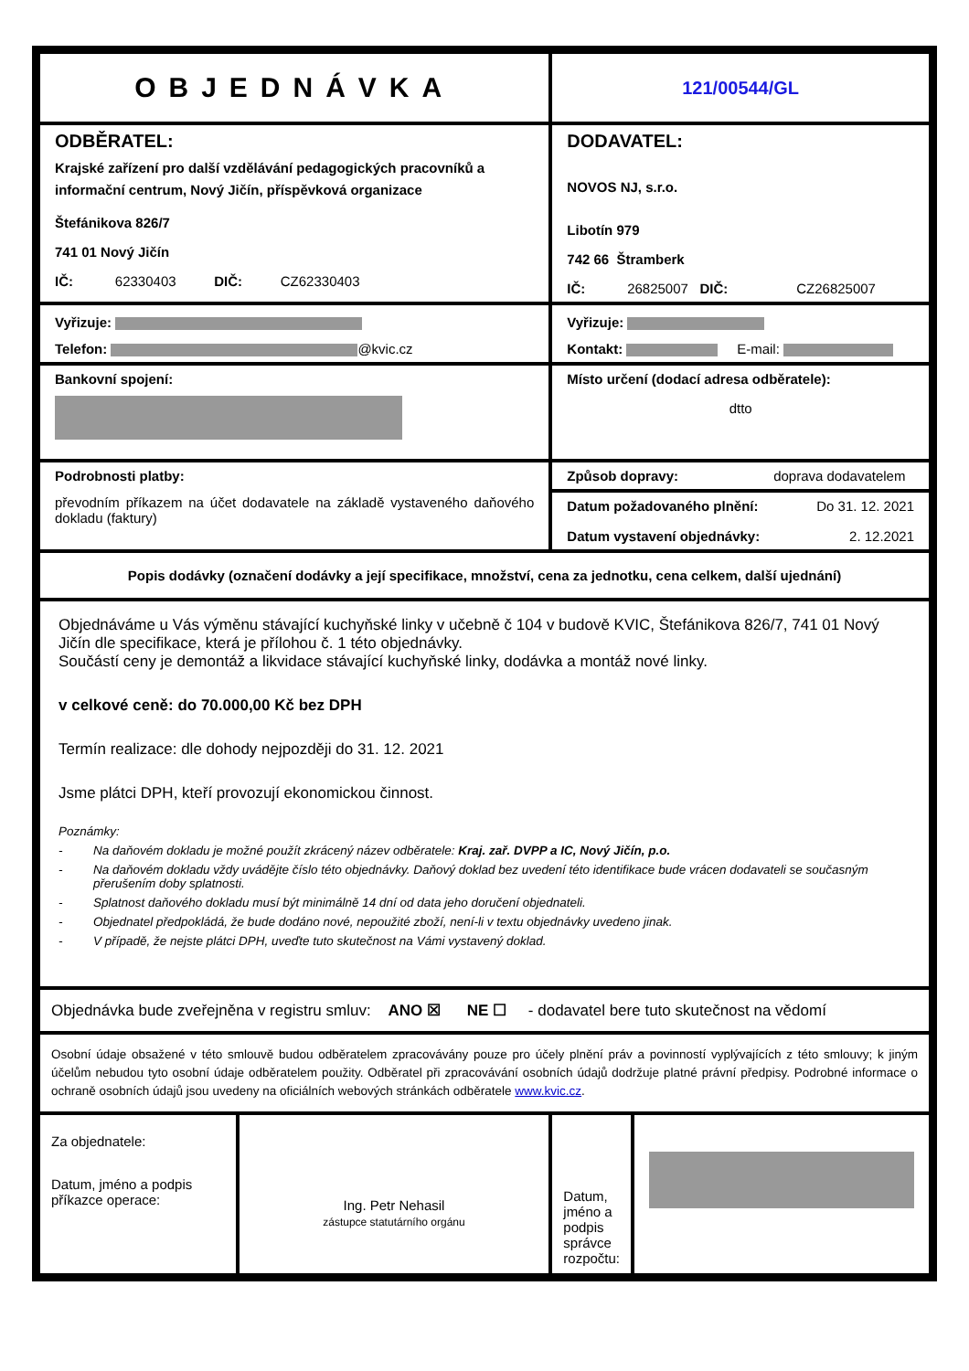| OBJEDNÁVKA | | 121/00544/GL | |
| ODBĚRATEL: Krajské zařízení pro další vzdělávání pedagogických pracovníků a informační centrum, Nový Jičín, příspěvková organizace Štefánikova 826/7 741 01 Nový Jičín IČ: 62330403 DIČ: CZ62330403 | | DODAVATEL: NOVOS NJ, s.r.o. Libotín 979 742 66 Štramberk IČ: 26825007 DIČ: CZ26825007 | |
| Vyřizuje: Telefon: @kvic.cz | | Vyřizuje: Kontakt: E-mail: | |
| Bankovní spojení: | | Místo určení (dodací adresa odběratele): dtto | |
| Podrobnosti platby: převodním příkazem na účet dodavatele na základě vystaveného daňového dokladu (faktury) | | Způsob dopravy: doprava dodavatelem | |
| | | Datum požadovaného plnění: Do 31. 12. 2021 Datum vystavení objednávky: 2. 12.2021 | |
| Popis dodávky (označení dodávky a její specifikace, množství, cena za jednotku, cena celkem, další ujednání) | | | |
| Objednáváme u Vás výměnu stávající kuchyňské linky v učebně č 104 v budově KVIC, Štefánikova 826/7, 741 01 Nový Jičín dle specifikace, která je přílohou č. 1 této objednávky. Součástí ceny je demontáž a likvidace stávající kuchyňské linky, dodávka a montáž nové linky. v celkové ceně: do 70.000,00 Kč bez DPH Termín realizace: dle dohody nejpozději do 31. 12. 2021 Jsme plátci DPH, kteří provozují ekonomickou činnost. Poznámky: - Na daňovém dokladu je možné použít zkrácený název odběratele: Kraj. zař. DVPP a IC, Nový Jičín, p.o. - Na daňovém dokladu vždy uvádějte číslo této objednávky. Daňový doklad bez uvedení této identifikace bude vrácen dodavateli se současným přerušením doby splatnosti. - Splatnost daňového dokladu musí být minimálně 14 dní od data jeho doručení objednateli. - Objednatel předpokládá, že bude dodáno nové, nepoužité zboží, není-li v textu objednávky uvedeno jinak. - V případě, že nejste plátci DPH, uveďte tuto skutečnost na Vámi vystavený doklad. | | | |
| Objednávka bude zveřejněna v registru smluv: ANO ☒ NE ☐ - dodavatel bere tuto skutečnost na vědomí | | | |
| Osobní údaje obsažené v této smlouvě budou odběratelem zpracovávány pouze pro účely plnění práv a povinností vyplývajících z této smlouvy; k jiným účelům nebudou tyto osobní údaje odběratelem použity. Odběratel při zpracovávání osobních údajů dodržuje platné právní předpisy. Podrobné informace o ochraně osobních údajů jsou uvedeny na oficiálních webových stránkách odběratele www.kvic.cz . | | | |
| Za objednatele: Datum, jméno a podpis příkazce operace: | Ing. Petr Nehasil zástupce statutárního orgánu | Datum, jméno a podpis správce rozpočtu: | |